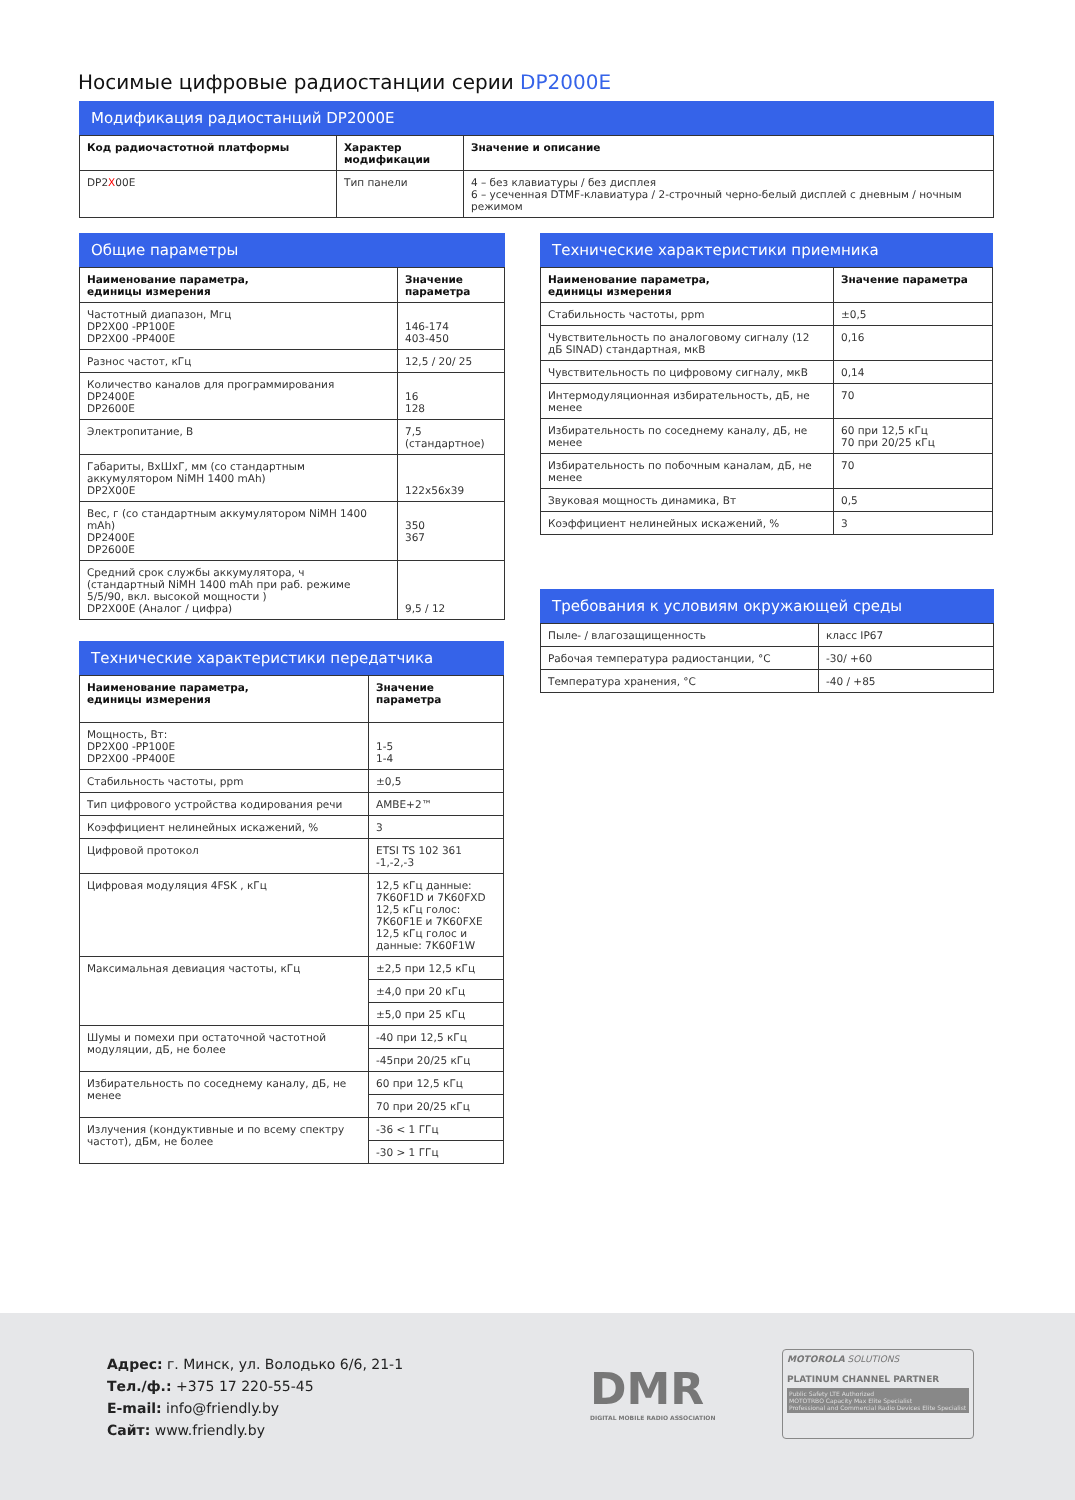Носимые цифровые радиостанции серии DP2000E
Модификация радиостанций DP2000E
| Код радиочастотной платформы | Характер модификации | Значение и описание |
| --- | --- | --- |
| DP2 X 00E | Тип панели | 4 – без клавиатуры / без дисплея 6 – усеченная DTMF-клавиатура / 2-строчный черно-белый дисплей с дневным / ночным режимом |
Общие параметры
| Наименование параметра, единицы измерения | Значение параметра |
| --- | --- |
| Частотный диапазон, Мгц DP2X00 -PP100E DP2X00 -PP400E | 146-174 403-450 |
| Разнос частот, кГц | 12,5 / 20/ 25 |
| Количество каналов для программирования DP2400E DP2600E | 16 128 |
| Электропитание, В | 7,5 (стандартное) |
| Габариты, ВхШхГ, мм (со стандартным аккумулятором NiMH 1400 mAh) DP2X00E | 122x56x39 |
| Вес, г (со стандартным аккумулятором NiMH 1400 mAh) DP2400E DP2600E | 350 367 |
| Средний срок службы аккумулятора, ч (стандартный NiMH 1400 mAh при раб. режиме 5/5/90, вкл. высокой мощности ) DP2X00E (Аналог / цифра) | 9,5 / 12 |
Технические характеристики передатчика
| Наименование параметра, единицы измерения | Значение параметра |
| --- | --- |
| Мощность, Вт: DP2X00 -PP100E DP2X00 -PP400E | 1-5 1-4 |
| Стабильность частоты, ppm | ±0,5 |
| Тип цифрового устройства кодирования речи | AMBE+2™ |
| Коэффициент нелинейных искажений, % | 3 |
| Цифровой протокол | ETSI TS 102 361 -1,-2,-3 |
| Цифровая модуляция 4FSK , кГц | 12,5 кГц данные: 7K60F1D и 7K60FXD 12,5 кГц голос: 7K60F1E и 7K60FXE 12,5 кГц голос и данные: 7K60F1W |
| Максимальная девиация частоты, кГц | ±2,5 при 12,5 кГц |
| | ±4,0 при 20 кГц |
| | ±5,0 при 25 кГц |
| Шумы и помехи при остаточной частотной модуляции, дБ, не более | -40 при 12,5 кГц |
| | -45при 20/25 кГц |
| Избирательность по соседнему каналу, дБ, не менее | 60 при 12,5 кГц |
| | 70 при 20/25 кГц |
| Излучения (кондуктивные и по всему спектру частот), дБм, не более | -36 < 1 ГГц |
| | -30 > 1 ГГц |
Технические характеристики приемника
| Наименование параметра, единицы измерения | Значение параметра |
| --- | --- |
| Стабильность частоты, ppm | ±0,5 |
| Чувствительность по аналоговому сигналу (12 дБ SINAD) стандартная, мкВ | 0,16 |
| Чувствительность по цифровому сигналу, мкВ | 0,14 |
| Интермодуляционная избирательность, дБ, не менее | 70 |
| Избирательность по соседнему каналу, дБ, не менее | 60 при 12,5 кГц 70 при 20/25 кГц |
| Избирательность по побочным каналам, дБ, не менее | 70 |
| Звуковая мощность динамика, Вт | 0,5 |
| Коэффициент нелинейных искажений, % | 3 |
Требования к условиям окружающей среды
| Пыле- / влагозащищенность | класс IP67 |
| Рабочая температура радиостанции, °C | -30/ +60 |
| Температура хранения, °C | -40 / +85 |
Адрес: г. Минск, ул. Володько 6/6, 21-1
Тел./ф.: +375 17 220-55-45
E-mail: info@friendly.by
Сайт: www.friendly.by
DMR
DIGITAL MOBILE RADIO ASSOCIATION
MOTOROLA SOLUTIONS
PLATINUM CHANNEL PARTNER
Public Safety LTE Authorized
MOTOTRBO Capacity Max Elite Specialist
Professional and Commercial Radio Devices Elite Specialist